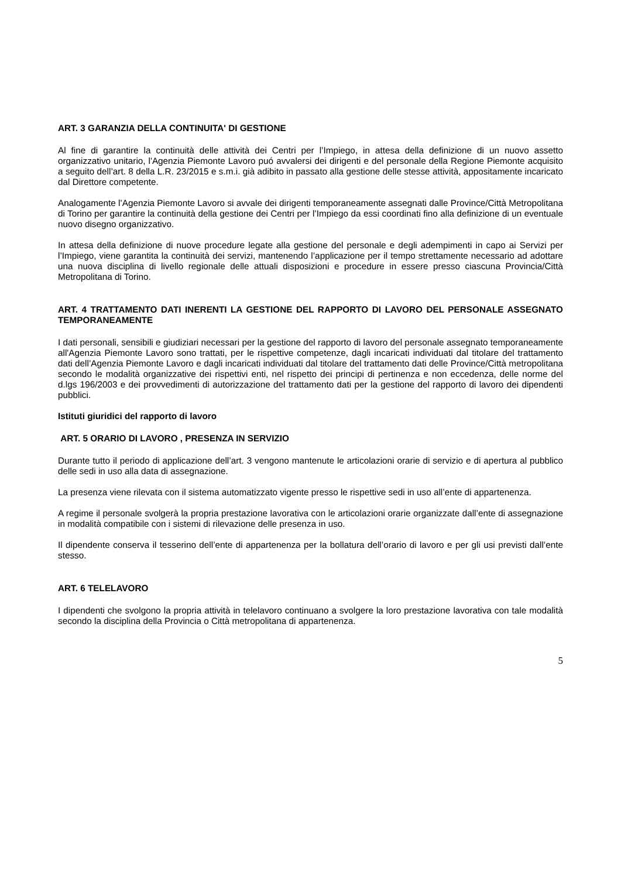ART. 3 GARANZIA DELLA CONTINUITA' DI GESTIONE
Al fine di garantire la continuità delle attività dei Centri per l’Impiego, in attesa della definizione di un nuovo assetto organizzativo unitario, l'Agenzia Piemonte Lavoro puó avvalersi dei dirigenti e del personale della Regione Piemonte acquisito a seguito dell’art. 8 della L.R. 23/2015 e s.m.i. già adibito in passato alla gestione delle stesse attività, appositamente incaricato dal Direttore competente.
Analogamente l’Agenzia Piemonte Lavoro si avvale dei dirigenti temporaneamente assegnati dalle Province/Città Metropolitana di Torino per garantire la continuità della gestione dei Centri per l’Impiego da essi coordinati fino alla definizione di un eventuale nuovo disegno organizzativo.
In attesa della definizione di nuove procedure legate alla gestione del personale e degli adempimenti in capo ai Servizi per l’Impiego, viene garantita la continuità dei servizi, mantenendo l’applicazione per il tempo strettamente necessario ad adottare una nuova disciplina di livello regionale delle attuali disposizioni e procedure in essere presso ciascuna Provincia/Città Metropolitana di Torino.
ART. 4 TRATTAMENTO DATI INERENTI LA GESTIONE DEL RAPPORTO DI LAVORO DEL PERSONALE ASSEGNATO TEMPORANEAMENTE
I dati personali, sensibili e giudiziari necessari per la gestione del rapporto di lavoro del personale assegnato temporaneamente all'Agenzia Piemonte Lavoro sono trattati, per le rispettive competenze, dagli incaricati individuati dal titolare del trattamento dati dell’Agenzia Piemonte Lavoro e dagli incaricati individuati dal titolare del trattamento dati delle Province/Città metropolitana secondo le modalità organizzative dei rispettivi enti, nel rispetto dei principi di pertinenza e non eccedenza, delle norme del d.lgs 196/2003 e dei provvedimenti di autorizzazione del trattamento dati per la gestione del rapporto di lavoro dei dipendenti pubblici.
Istituti giuridici del rapporto di lavoro
ART. 5 ORARIO DI LAVORO , PRESENZA IN SERVIZIO
Durante tutto il periodo di applicazione dell’art. 3 vengono mantenute le articolazioni orarie di servizio e di apertura al pubblico delle sedi in uso alla data di assegnazione.
La presenza viene rilevata con il sistema automatizzato vigente presso le rispettive sedi in uso all’ente di appartenenza.
A regime il personale svolgerà la propria prestazione lavorativa con le articolazioni orarie organizzate dall’ente di assegnazione in modalità compatibile con i sistemi di rilevazione delle presenza in uso.
Il dipendente conserva il tesserino dell’ente di appartenenza per la bollatura dell’orario di lavoro e per gli usi previsti dall’ente stesso.
ART. 6 TELELAVORO
I dipendenti che svolgono la propria attività in telelavoro continuano a svolgere la loro prestazione lavorativa con tale modalità secondo la disciplina della Provincia o Città metropolitana di appartenenza.
5